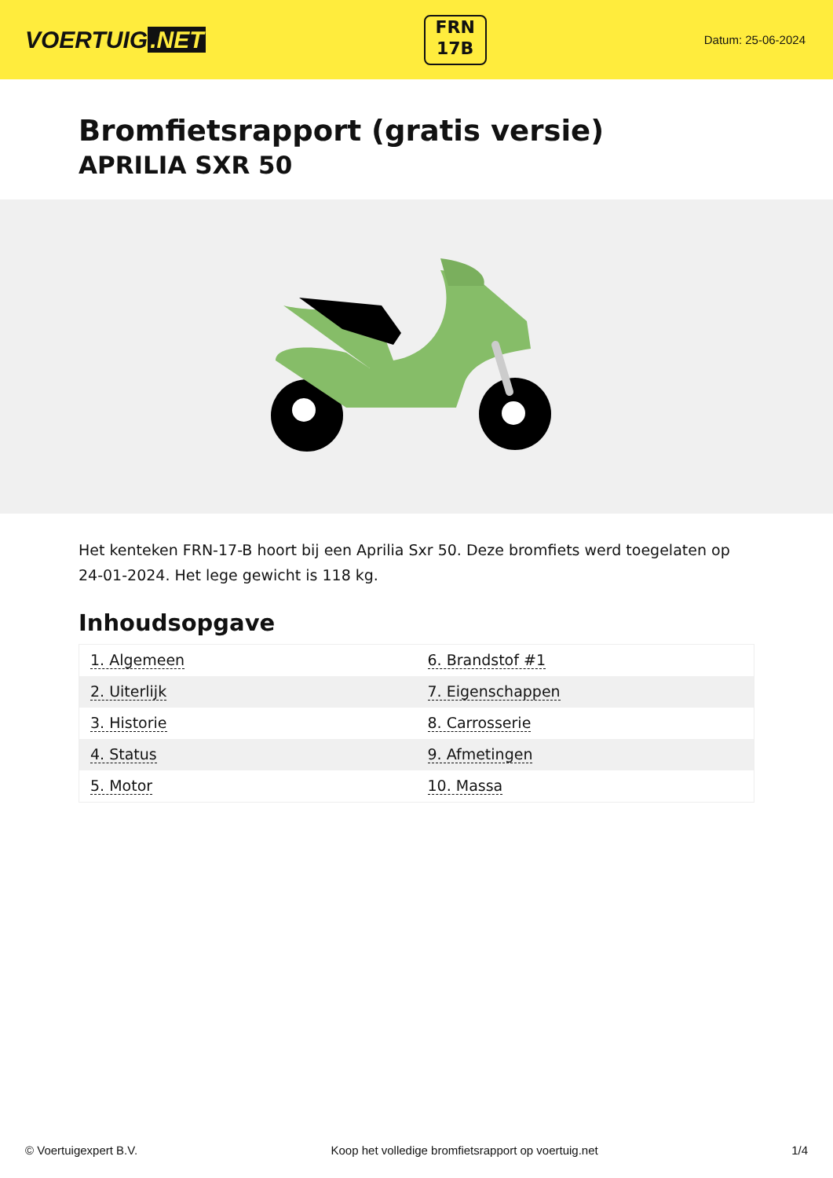VOERTUIG.NET
FRN
17B
Datum: 25-06-2024
Bromfietsrapport (gratis versie)
APRILIA SXR 50
Het kenteken FRN-17-B hoort bij een Aprilia Sxr 50. Deze bromfiets werd toegelaten op 24-01-2024. Het lege gewicht is 118 kg.
Inhoudsopgave
| 1. Algemeen | 6. Brandstof #1 |
| 2. Uiterlijk | 7. Eigenschappen |
| 3. Historie | 8. Carrosserie |
| 4. Status | 9. Afmetingen |
| 5. Motor | 10. Massa |
© Voertuigexpert B.V. Koop het volledige bromfietsrapport op voertuig.net 1/4